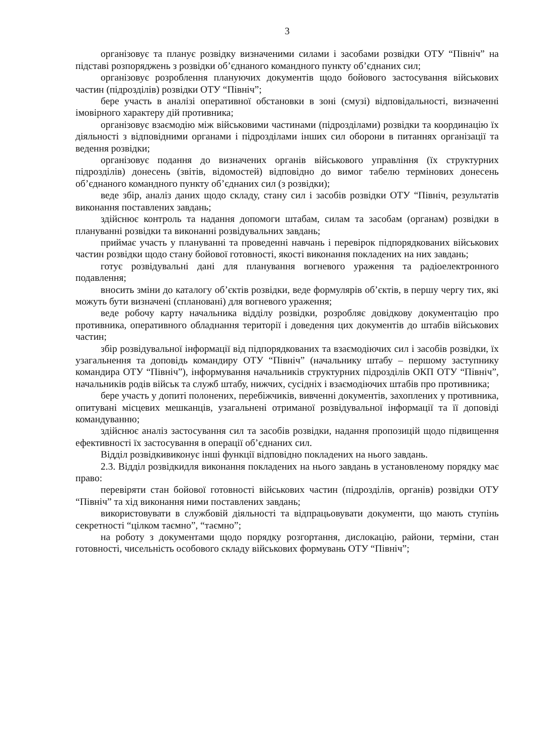3
організовує та планує розвідку визначеними силами і засобами розвідки ОТУ “Північ” на підставі розпоряджень з розвідки об’єднаного командного пункту об’єднаних сил;
організовує розроблення плануючих документів щодо бойового застосування військових частин (підрозділів) розвідки ОТУ “Північ”;
бере участь в аналізі оперативної обстановки в зоні (смузі) відповідальності, визначенні імовірного характеру дій противника;
організовує взаємодію між військовими частинами (підрозділами) розвідки та координацію їх діяльності з відповідними органами і підрозділами інших сил оборони в питаннях організації та ведення розвідки;
організовує подання до визначених органів військового управління (їх структурних підрозділів) донесень (звітів, відомостей) відповідно до вимог табелю термінових донесень об’єднаного командного пункту об’єднаних сил (з розвідки);
веде збір, аналіз даних щодо складу, стану сил і засобів розвідки ОТУ “Північ, результатів виконання поставлених завдань;
здійснює контроль та надання допомоги штабам, силам та засобам (органам) розвідки в плануванні розвідки та виконанні розвідувальних завдань;
приймає участь у плануванні та проведенні навчань і перевірок підпорядкованих військових частин розвідки щодо стану бойової готовності, якості виконання покладених на них завдань;
готує розвідувальні дані для планування вогневого ураження та радіоелектронного подавлення;
вносить зміни до каталогу об’єктів розвідки, веде формулярів об’єктів, в першу чергу тих, які можуть бути визначені (сплановані) для вогневого ураження;
веде робочу карту начальника відділу розвідки, розробляє довідкову документацію про противника, оперативного обладнання території і доведення цих документів до штабів військових частин;
збір розвідувальної інформації від підпорядкованих та взаємодіючих сил і засобів розвідки, їх узагальнення та доповідь командиру ОТУ “Північ” (начальнику штабу – першому заступнику командира ОТУ “Північ”), інформування начальників структурних підрозділів ОКП ОТУ “Північ”, начальників родів військ та служб штабу, нижчих, сусідніх і взаємодіючих штабів про противника;
бере участь у допиті полонених, перебіжчиків, вивченні документів, захоплених у противника, опитувані місцевих мешканців, узагальнені отриманої розвідувальної інформації та її доповіді командуванню;
здійснює аналіз застосування сил та засобів розвідки, надання пропозицій щодо підвищення ефективності їх застосування в операції об’єднаних сил.
Відділ розвідкивиконує інші функції відповідно покладених на нього завдань.
2.3. Відділ розвідкидля виконання покладених на нього завдань в установленому порядку має право:
перевіряти стан бойової готовності військових частин (підрозділів, органів) розвідки ОТУ “Північ” та хід виконання ними поставлених завдань;
використовувати в службовій діяльності та відпрацьовувати документи, що мають ступінь секретності “цілком таємно”, “таємно”;
на роботу з документами щодо порядку розгортання, дислокацію, райони, терміни, стан готовності, чисельність особового складу військових формувань ОТУ “Північ”;